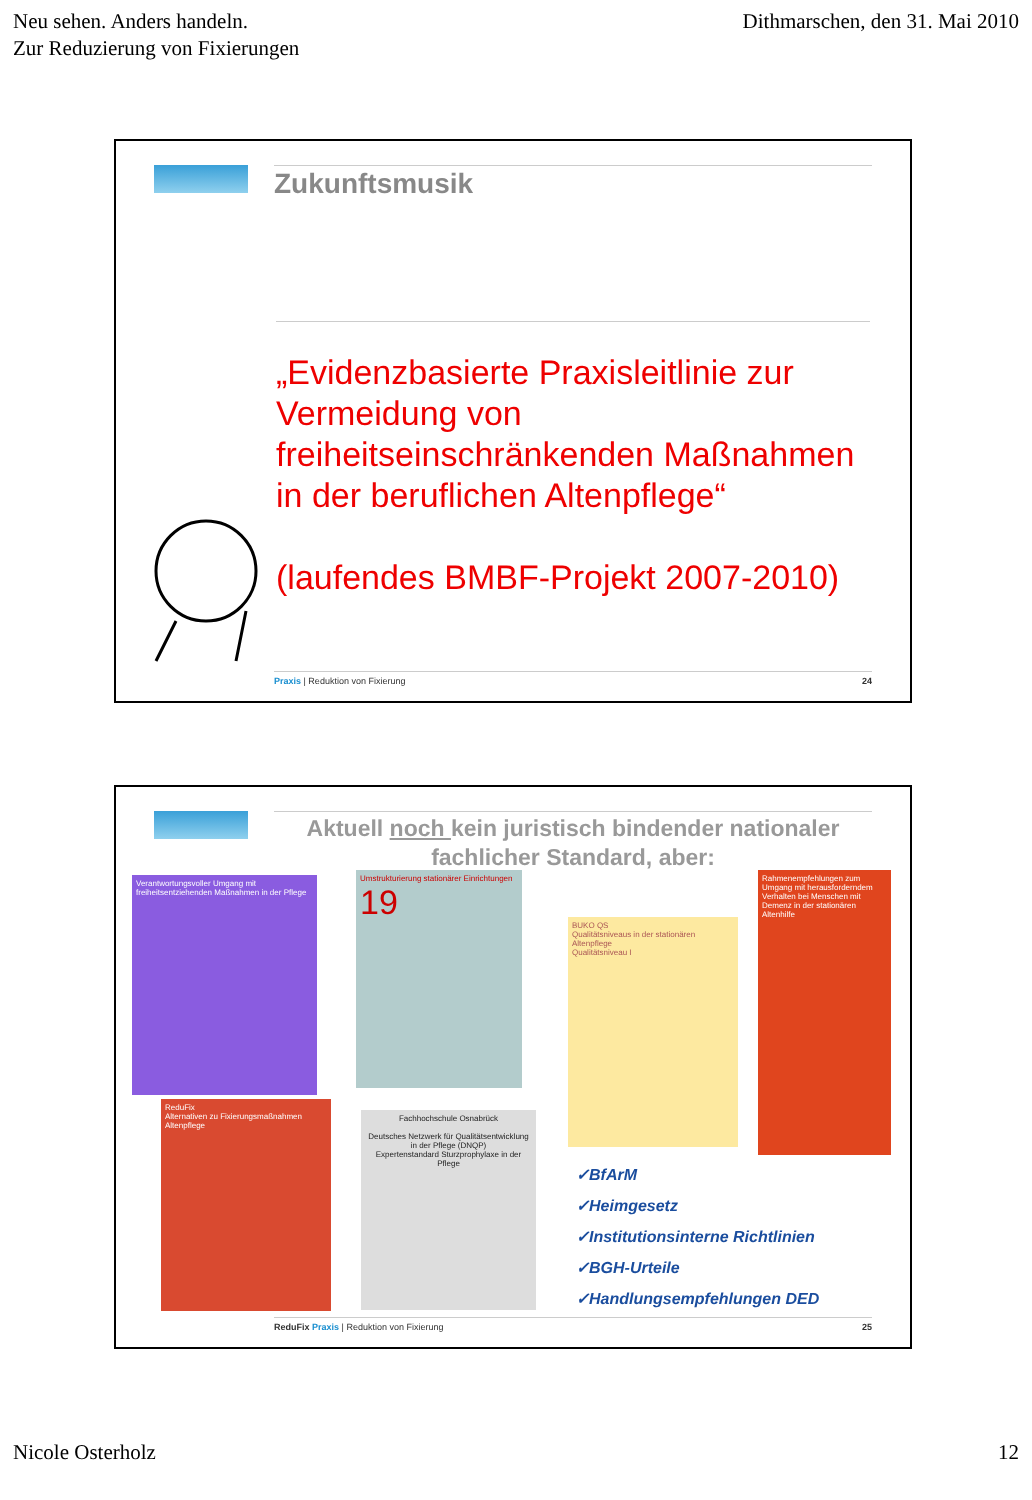Neu sehen. Anders handeln.
Zur Reduzierung von Fixierungen
Dithmarschen, den 31. Mai 2010
Zukunftsmusik
„Evidenzbasierte Praxisleitlinie zur Vermeidung von freiheitseinschränkenden Maßnahmen in der beruflichen Altenpflege“
(laufendes BMBF-Projekt 2007-2010)
Praxis | Reduktion von Fixierung 24
Aktuell noch kein juristisch bindender nationaler fachlicher Standard, aber:
Verantwortungsvoller Umgang mit freiheitsentziehenden Maßnahmen in der Pflege
Umstrukturierung stationärer Einrichtungen
19
BUKO QS
Qualitätsniveaus in der stationären Altenpflege
Qualitätsniveau I
Rahmenempfehlungen zum Umgang mit herausforderndem Verhalten bei Menschen mit Demenz in der stationären Altenhilfe
ReduFix
Alternativen zu Fixierungsmaßnahmen
Altenpflege
Fachhochschule Osnabrück
Deutsches Netzwerk für Qualitätsentwicklung in der Pflege (DNQP)
Expertenstandard Sturzprophylaxe in der Pflege
✓BfArM
✓Heimgesetz
✓Institutionsinterne Richtlinien
✓BGH-Urteile
✓Handlungsempfehlungen DED
ReduFix Praxis | Reduktion von Fixierung 25
Nicole Osterholz 12